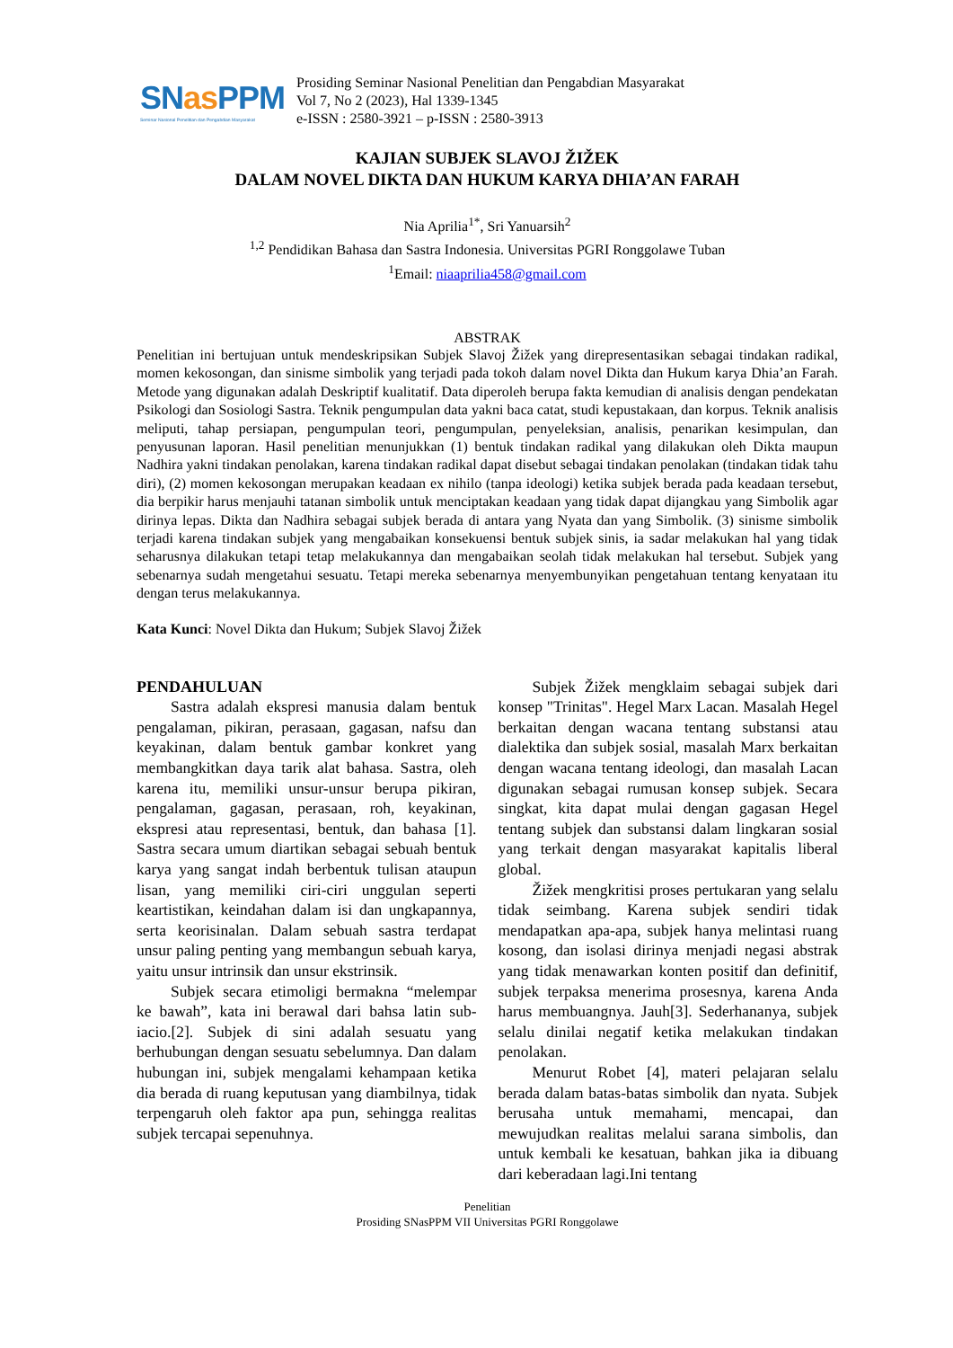SNas PPM
Seminar Nasional Penelitian dan Pengabdian Masyarakat
Prosiding Seminar Nasional Penelitian dan Pengabdian Masyarakat
Vol 7, No 2 (2023), Hal 1339-1345
e-ISSN : 2580-3921 – p-ISSN : 2580-3913
KAJIAN SUBJEK SLAVOJ ŽIŽEK
DALAM NOVEL DIKTA DAN HUKUM KARYA DHIA’AN FARAH
Nia Aprilia<sup>1*</sup>, Sri Yanuarsih<sup>2</sup>
<sup>1,2</sup> Pendidikan Bahasa dan Sastra Indonesia. Universitas PGRI Ronggolawe Tuban
<sup>1</sup> Email: niaaprilia458@gmail.com
ABSTRAK
Penelitian ini bertujuan untuk mendeskripsikan Subjek Slavoj Žižek yang direpresentasikan sebagai tindakan radikal, momen kekosongan, dan sinisme simbolik yang terjadi pada tokoh dalam novel Dikta dan Hukum karya Dhia’an Farah. Metode yang digunakan adalah Deskriptif kualitatif. Data diperoleh berupa fakta kemudian di analisis dengan pendekatan Psikologi dan Sosiologi Sastra. Teknik pengumpulan data yakni baca catat, studi kepustakaan, dan korpus. Teknik analisis meliputi, tahap persiapan, pengumpulan teori, pengumpulan, penyeleksian, analisis, penarikan kesimpulan, dan penyusunan laporan. Hasil penelitian menunjukkan (1) bentuk tindakan radikal yang dilakukan oleh Dikta maupun Nadhira yakni tindakan penolakan, karena tindakan radikal dapat disebut sebagai tindakan penolakan (tindakan tidak tahu diri), (2) momen kekosongan merupakan keadaan ex nihilo (tanpa ideologi) ketika subjek berada pada keadaan tersebut, dia berpikir harus menjauhi tatanan simbolik untuk menciptakan keadaan yang tidak dapat dijangkau yang Simbolik agar dirinya lepas. Dikta dan Nadhira sebagai subjek berada di antara yang Nyata dan yang Simbolik. (3) sinisme simbolik terjadi karena tindakan subjek yang mengabaikan konsekuensi bentuk subjek sinis, ia sadar melakukan hal yang tidak seharusnya dilakukan tetapi tetap melakukannya dan mengabaikan seolah tidak melakukan hal tersebut. Subjek yang sebenarnya sudah mengetahui sesuatu. Tetapi mereka sebenarnya menyembunyikan pengetahuan tentang kenyataan itu dengan terus melakukannya.
Kata Kunci: Novel Dikta dan Hukum; Subjek Slavoj Žižek
PENDAHULUAN
Sastra adalah ekspresi manusia dalam bentuk pengalaman, pikiran, perasaan, gagasan, nafsu dan keyakinan, dalam bentuk gambar konkret yang membangkitkan daya tarik alat bahasa. Sastra, oleh karena itu, memiliki unsur-unsur berupa pikiran, pengalaman, gagasan, perasaan, roh, keyakinan, ekspresi atau representasi, bentuk, dan bahasa [1]. Sastra secara umum diartikan sebagai sebuah bentuk karya yang sangat indah berbentuk tulisan ataupun lisan, yang memiliki ciri-ciri unggulan seperti keartistikan, keindahan dalam isi dan ungkapannya, serta keorisinalan. Dalam sebuah sastra terdapat unsur paling penting yang membangun sebuah karya, yaitu unsur intrinsik dan unsur ekstrinsik.
Subjek secara etimoligi bermakna “melempar ke bawah”, kata ini berawal dari bahsa latin sub-iacio.[2]. Subjek di sini adalah sesuatu yang berhubungan dengan sesuatu sebelumnya. Dan dalam hubungan ini, subjek mengalami kehampaan ketika dia berada di ruang keputusan yang diambilnya, tidak terpengaruh oleh faktor apa pun, sehingga realitas subjek tercapai sepenuhnya.
Subjek Žižek mengklaim sebagai subjek dari konsep "Trinitas". Hegel Marx Lacan. Masalah Hegel berkaitan dengan wacana tentang substansi atau dialektika dan subjek sosial, masalah Marx berkaitan dengan wacana tentang ideologi, dan masalah Lacan digunakan sebagai rumusan konsep subjek. Secara singkat, kita dapat mulai dengan gagasan Hegel tentang subjek dan substansi dalam lingkaran sosial yang terkait dengan masyarakat kapitalis liberal global.
Žižek mengkritisi proses pertukaran yang selalu tidak seimbang. Karena subjek sendiri tidak mendapatkan apa-apa, subjek hanya melintasi ruang kosong, dan isolasi dirinya menjadi negasi abstrak yang tidak menawarkan konten positif dan definitif, subjek terpaksa menerima prosesnya, karena Anda harus membuangnya. Jauh[3]. Sederhananya, subjek selalu dinilai negatif ketika melakukan tindakan penolakan.
Menurut Robet [4], materi pelajaran selalu berada dalam batas-batas simbolik dan nyata. Subjek berusaha untuk memahami, mencapai, dan mewujudkan realitas melalui sarana simbolis, dan untuk kembali ke kesatuan, bahkan jika ia dibuang dari keberadaan lagi.Ini tentang
Penelitian
Prosiding SNasPPM VII Universitas PGRI Ronggolawe